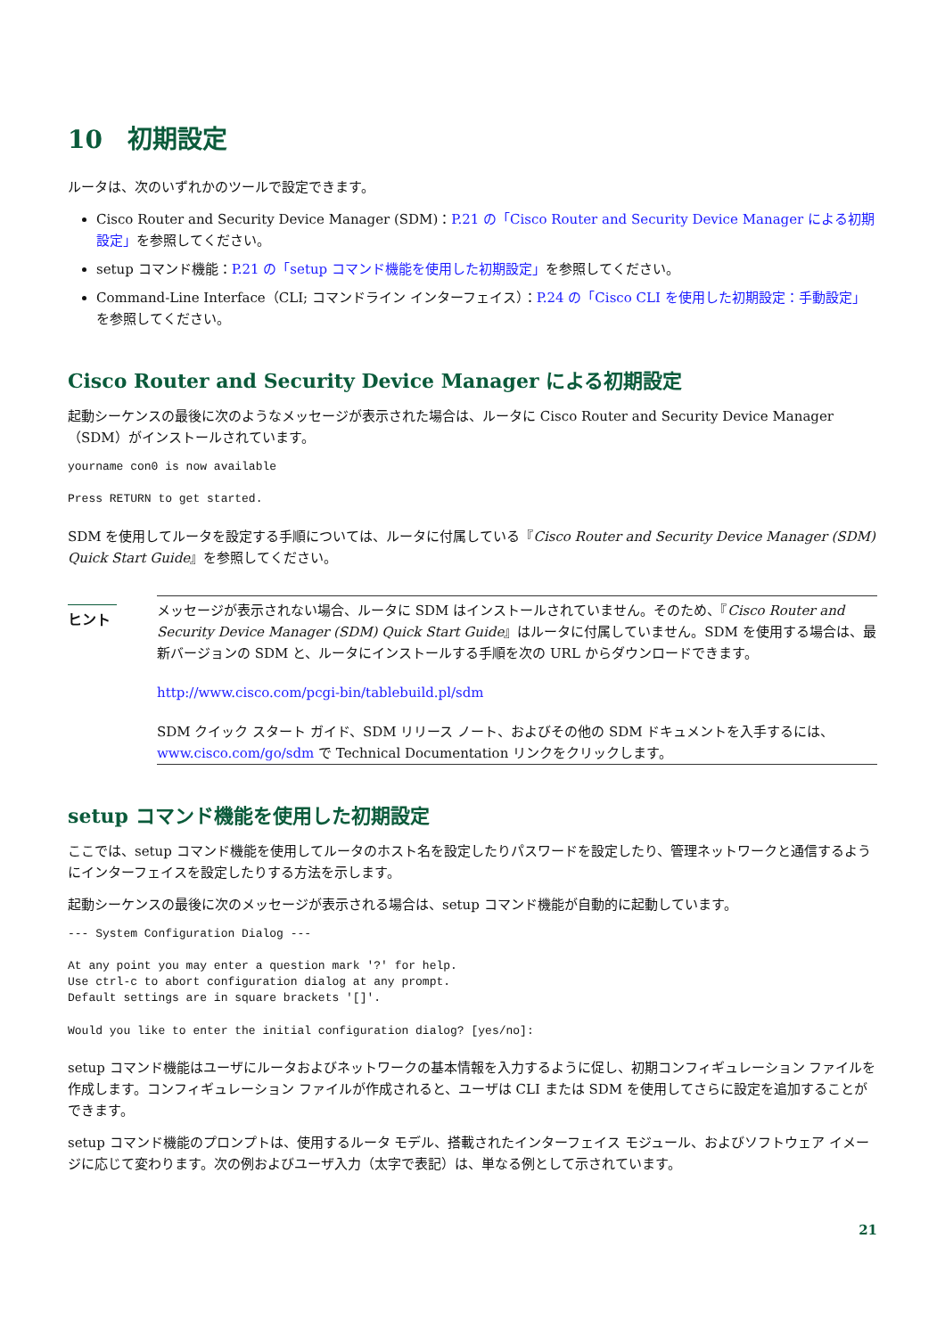10　初期設定
ルータは、次のいずれかのツールで設定できます。
Cisco Router and Security Device Manager (SDM)：P.21 の「Cisco Router and Security Device Manager による初期設定」を参照してください。
setup コマンド機能：P.21 の「setup コマンド機能を使用した初期設定」を参照してください。
Command-Line Interface（CLI; コマンドライン インターフェイス）：P.24 の「Cisco CLI を使用した初期設定：手動設定」を参照してください。
Cisco Router and Security Device Manager による初期設定
起動シーケンスの最後に次のようなメッセージが表示された場合は、ルータに Cisco Router and Security Device Manager（SDM）がインストールされています。
yourname con0 is now available

Press RETURN to get started.
SDM を使用してルータを設定する手順については、ルータに付属している『Cisco Router and Security Device Manager (SDM) Quick Start Guide』を参照してください。
ヒント
メッセージが表示されない場合、ルータに SDM はインストールされていません。そのため、『Cisco Router and Security Device Manager (SDM) Quick Start Guide』はルータに付属していません。SDM を使用する場合は、最新バージョンの SDM と、ルータにインストールする手順を次の URL からダウンロードできます。
http://www.cisco.com/pcgi-bin/tablebuild.pl/sdm
SDM クイック スタート ガイド、SDM リリース ノート、およびその他の SDM ドキュメントを入手するには、www.cisco.com/go/sdm で Technical Documentation リンクをクリックします。
setup コマンド機能を使用した初期設定
ここでは、setup コマンド機能を使用してルータのホスト名を設定したりパスワードを設定したり、管理ネットワークと通信するようにインターフェイスを設定したりする方法を示します。
起動シーケンスの最後に次のメッセージが表示される場合は、setup コマンド機能が自動的に起動しています。
--- System Configuration Dialog ---

At any point you may enter a question mark '?' for help.
Use ctrl-c to abort configuration dialog at any prompt.
Default settings are in square brackets '[]'.

Would you like to enter the initial configuration dialog? [yes/no]:
setup コマンド機能はユーザにルータおよびネットワークの基本情報を入力するように促し、初期コンフィギュレーション ファイルを作成します。コンフィギュレーション ファイルが作成されると、ユーザは CLI または SDM を使用してさらに設定を追加することができます。
setup コマンド機能のプロンプトは、使用するルータ モデル、搭載されたインターフェイス モジュール、およびソフトウェア イメージに応じて変わります。次の例およびユーザ入力（太字で表記）は、単なる例として示されています。
21